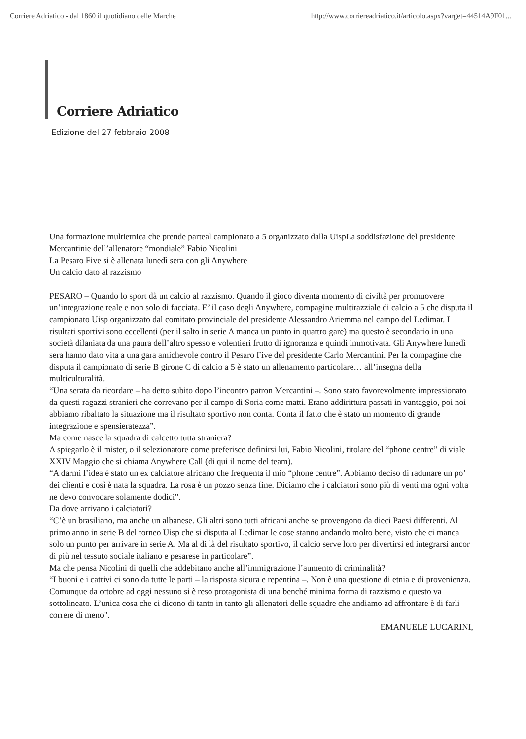Corriere Adriatico - dal 1860 il quotidiano delle Marche http://www.corriereadriatico.it/articolo.aspx?varget=44514A9F01...
Corriere Adriatico
Edizione del 27 febbraio 2008
Una formazione multietnica che prende parteal campionato a 5 organizzato dalla UispLa soddisfazione del presidente Mercantinie dell’allenatore “mondiale” Fabio Nicolini
La Pesaro Five si è allenata lunedì sera con gli Anywhere
Un calcio dato al razzismo
PESARO – Quando lo sport dà un calcio al razzismo. Quando il gioco diventa momento di civiltà per promuovere un’integrazione reale e non solo di facciata. E’ il caso degli Anywhere, compagine multirazziale di calcio a 5 che disputa il campionato Uisp organizzato dal comitato provinciale del presidente Alessandro Ariemma nel campo del Ledimar. I risultati sportivi sono eccellenti (per il salto in serie A manca un punto in quattro gare) ma questo è secondario in una società dilaniata da una paura dell’altro spesso e volentieri frutto di ignoranza e quindi immotivata. Gli Anywhere lunedì sera hanno dato vita a una gara amichevole contro il Pesaro Five del presidente Carlo Mercantini. Per la compagine che disputa il campionato di serie B girone C di calcio a 5 è stato un allenamento particolare… all’insegna della multiculturalità.
“Una serata da ricordare – ha detto subito dopo l’incontro patron Mercantini –. Sono stato favorevolmente impressionato da questi ragazzi stranieri che correvano per il campo di Soria come matti. Erano addirittura passati in vantaggio, poi noi abbiamo ribaltato la situazione ma il risultato sportivo non conta. Conta il fatto che è stato un momento di grande integrazione e spensieratezza”.
Ma come nasce la squadra di calcetto tutta straniera?
A spiegarlo è il mister, o il selezionatore come preferisce definirsi lui, Fabio Nicolini, titolare del “phone centre” di viale XXIV Maggio che si chiama Anywhere Call (di qui il nome del team).
“A darmi l’idea è stato un ex calciatore africano che frequenta il mio “phone centre”. Abbiamo deciso di radunare un po’ dei clienti e così è nata la squadra. La rosa è un pozzo senza fine. Diciamo che i calciatori sono più di venti ma ogni volta ne devo convocare solamente dodici”.
Da dove arrivano i calciatori?
“C’è un brasiliano, ma anche un albanese. Gli altri sono tutti africani anche se provengono da dieci Paesi differenti. Al primo anno in serie B del torneo Uisp che si disputa al Ledimar le cose stanno andando molto bene, visto che ci manca solo un punto per arrivare in serie A. Ma al di là del risultato sportivo, il calcio serve loro per divertirsi ed integrarsi ancor di più nel tessuto sociale italiano e pesarese in particolare”.
Ma che pensa Nicolini di quelli che addebitano anche all’immigrazione l’aumento di criminalità?
“I buoni e i cattivi ci sono da tutte le parti – la risposta sicura e repentina –. Non è una questione di etnia e di provenienza. Comunque da ottobre ad oggi nessuno si è reso protagonista di una benché minima forma di razzismo e questo va sottolineato. L’unica cosa che ci dicono di tanto in tanto gli allenatori delle squadre che andiamo ad affrontare è di farli correre di meno”.
EMANUELE LUCARINI,